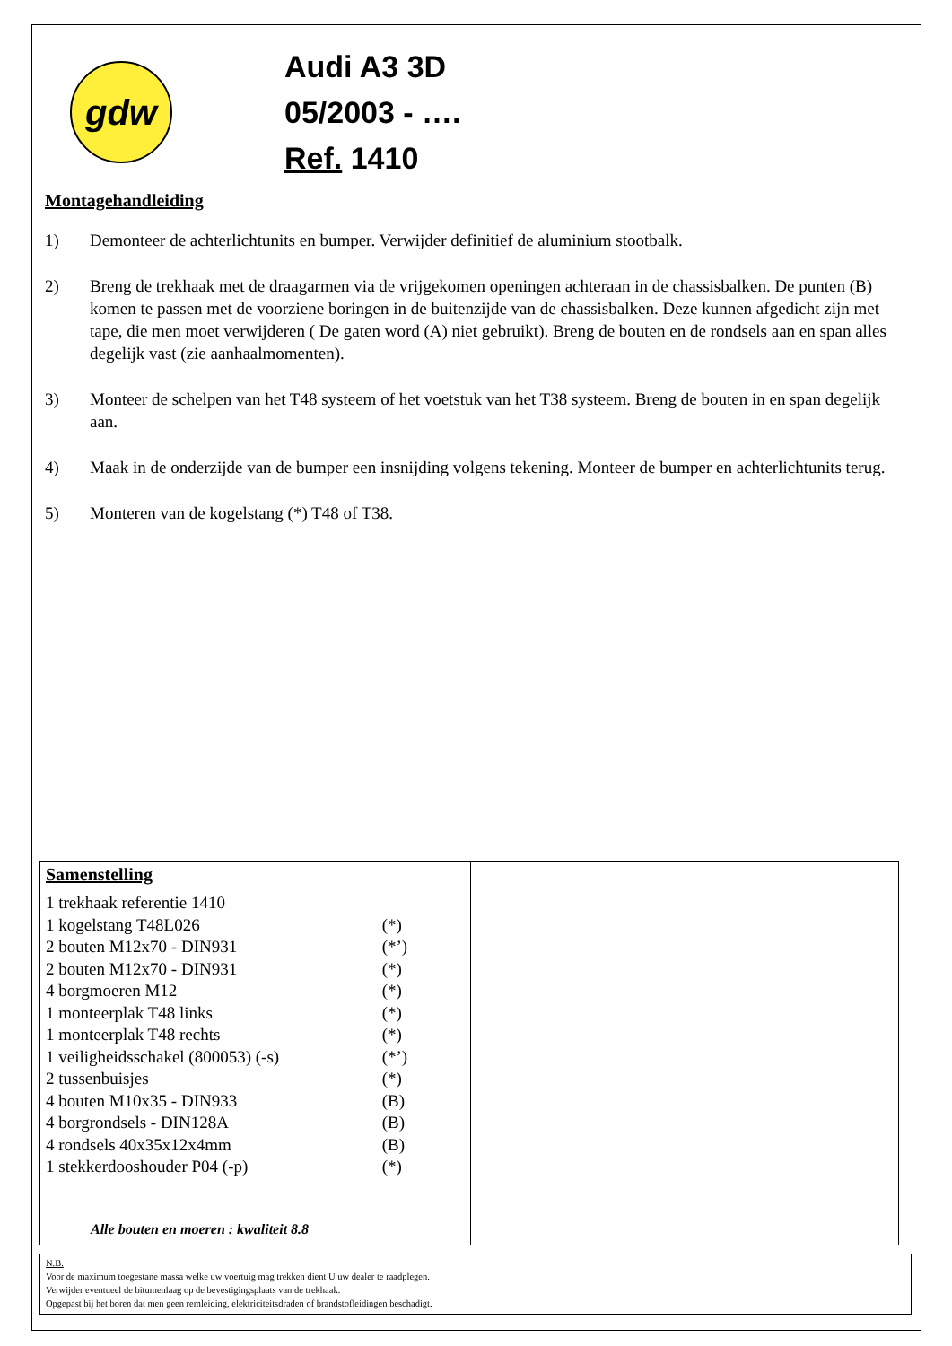gdw
Audi A3 3D
05/2003 - ….
Ref. 1410
Montagehandleiding
1) Demonteer de achterlichtunits en bumper. Verwijder definitief de aluminium stootbalk.
2) Breng de trekhaak met de draagarmen via de vrijgekomen openingen achteraan in de chassisbalken. De punten (B) komen te passen met de voorziene boringen in de buitenzijde van de chassisbalken. Deze kunnen afgedicht zijn met tape, die men moet verwijderen ( De gaten word (A) niet gebruikt). Breng de bouten en de rondsels aan en span alles degelijk vast (zie aanhaalmomenten).
3) Monteer de schelpen van het T48 systeem of het voetstuk van het T38 systeem. Breng de bouten in en span degelijk aan.
4) Maak in de onderzijde van de bumper een insnijding volgens tekening. Monteer de bumper en achterlichtunits terug.
5) Monteren van de kogelstang (*) T48 of T38.
Samenstelling
| 1 trekhaak referentie 1410 | |
| 1 kogelstang T48L026 | (*) |
| 2 bouten M12x70 - DIN931 | (*’) |
| 2 bouten M12x70 - DIN931 | (*) |
| 4 borgmoeren M12 | (*) |
| 1 monteerplak T48 links | (*) |
| 1 monteerplak T48 rechts | (*) |
| 1 veiligheidsschakel (800053) (-s) | (*’) |
| 2 tussenbuisjes | (*) |
| 4 bouten M10x35 - DIN933 | (B) |
| 4 borgrondsels - DIN128A | (B) |
| 4 rondsels 40x35x12x4mm | (B) |
| 1 stekkerdooshouder P04 (-p) | (*) |
Alle bouten en moeren : kwaliteit 8.8
N.B.
Voor de maximum toegestane massa welke uw voertuig mag trekken dient U uw dealer te raadplegen.
Verwijder eventueel de bitumenlaag op de bevestigingsplaats van de trekhaak.
Opgepast bij het boren dat men geen remleiding, elektriciteitsdraden of brandstofleidingen beschadigt.